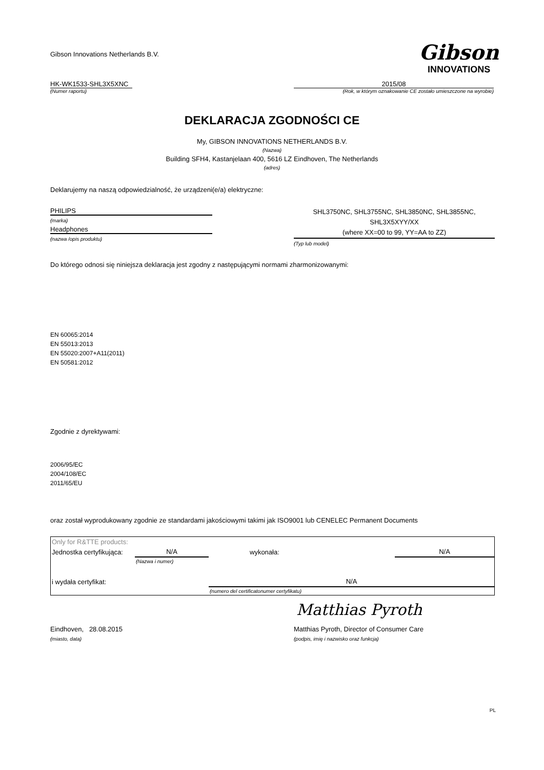Gibson Innovations Netherlands B.V.
Gibson
INNOVATIONS
HK-WK1533-SHL3X5XNC
(Numer raportu)
2015/08
(Rok, w którym oznakowanie CE zostało umieszczone na wyrobie)
DEKLARACJA ZGODNOŚCI CE
My, GIBSON INNOVATIONS NETHERLANDS B.V.
(Nazwa)
Building SFH4, Kastanjelaan 400, 5616 LZ Eindhoven, The Netherlands
(adres)
Deklarujemy na naszą odpowiedzialność, że urządzeni(e/a) elektryczne:
PHILIPS
(marka)
Headphones
(nazwa /opis produktu)
SHL3750NC, SHL3755NC, SHL3850NC, SHL3855NC,
SHL3X5XYY/XX
(where XX=00 to 99, YY=AA to ZZ)
(Typ lub model)
Do którego odnosi się niniejsza deklaracja jest zgodny z następującymi normami zharmonizowanymi:
EN 60065:2014
EN 55013:2013
EN 55020:2007+A11(2011)
EN 50581:2012
Zgodnie z dyrektywami:
2006/95/EC
2004/108/EC
2011/65/EU
oraz został wyprodukowany zgodnie ze standardami jakościowymi takimi jak ISO9001 lub CENELEC Permanent Documents
| Only for R&TTE products: | | | |
| Jednostka certyfikująca: | N/A | wykonała: | N/A |
| | (Nazwa i numer) | | |
| i wydała certyfikat: | | N/A | |
| | | (numero del certificatonumer certyfikatu) | |
Matthias Pyroth
Eindhoven, 28.08.2015 Matthias Pyroth, Director of Consumer Care
(miasto, data) (podpis, imię i nazwisko oraz funkcja)
PL